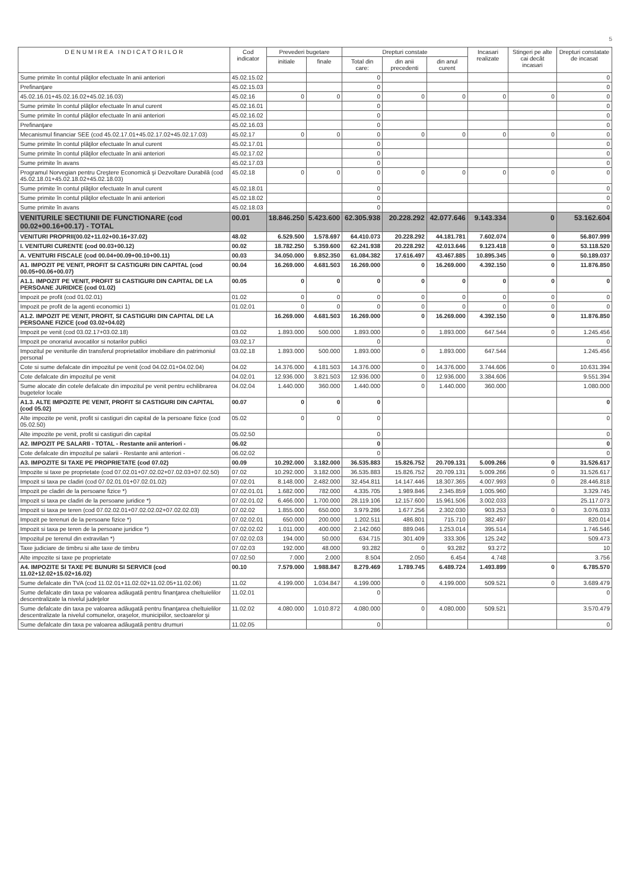5
| D E N U M I R E A I N D I C A T O R I L O R | Cod indicator | Prevederi bugetare | | Drepturi constate | | | Incasari realizate | Stingeri pe alte cai decât incasari | Drepturi constatate de incasat |
| --- | --- | --- | --- | --- | --- | --- | --- | --- | --- |
| | | initiale | finale | Total din care: | din anii precedenti | din anul curent | | | |
| Sume primite în contul plăţilor efectuate în anii anteriori | 45.02.15.02 | | | 0 | | | | | 0 |
| Prefinanţare | 45.02.15.03 | | | 0 | | | | | 0 |
| 45.02.16.01+45.02.16.02+45.02.16.03) | 45.02.16 | 0 | 0 | 0 | 0 | 0 | 0 | 0 | 0 |
| Sume primite în contul plăţilor efectuate în anul curent | 45.02.16.01 | | | 0 | | | | | 0 |
| Sume primite în contul plăţilor efectuate în anii anteriori | 45.02.16.02 | | | 0 | | | | | 0 |
| Prefinanţare | 45.02.16.03 | | | 0 | | | | | 0 |
| Mecanismul financiar SEE (cod 45.02.17.01+45.02.17.02+45.02.17.03) | 45.02.17 | 0 | 0 | 0 | 0 | 0 | 0 | 0 | 0 |
| Sume primite în contul plăţilor efectuate în anul curent | 45.02.17.01 | | | 0 | | | | | 0 |
| Sume primite în contul plăţilor efectuate în anii anteriori | 45.02.17.02 | | | 0 | | | | | 0 |
| Sume primite în avans | 45.02.17.03 | | | 0 | | | | | 0 |
| Programul Norvegian pentru Creştere Economică şi Dezvoltare Durabilă (cod 45.02.18.01+45.02.18.02+45.02.18.03) | 45.02.18 | 0 | 0 | 0 | 0 | 0 | 0 | 0 | 0 |
| Sume primite în contul plăţilor efectuate în anul curent | 45.02.18.01 | | | 0 | | | | | 0 |
| Sume primite în contul plăţilor efectuate în anii anteriori | 45.02.18.02 | | | 0 | | | | | 0 |
| Sume primite în avans | 45.02.18.03 | | | 0 | | | | | 0 |
| VENITURILE SECTIUNII DE FUNCTIONARE (cod 00.02+00.16+00.17) - TOTAL | 00.01 | 18.846.250 | 5.423.600 | 62.305.938 | 20.228.292 | 42.077.646 | 9.143.334 | 0 | 53.162.604 |
| VENITURI PROPRII(00.02+11.02+00.16+37.02) | 48.02 | 6.529.500 | 1.578.697 | 64.410.073 | 20.228.292 | 44.181.781 | 7.602.074 | 0 | 56.807.999 |
| I. VENITURI CURENTE (cod 00.03+00.12) | 00.02 | 18.782.250 | 5.359.600 | 62.241.938 | 20.228.292 | 42.013.646 | 9.123.418 | 0 | 53.118.520 |
| A. VENITURI FISCALE (cod 00.04+00.09+00.10+00.11) | 00.03 | 34.050.000 | 9.852.350 | 61.084.382 | 17.616.497 | 43.467.885 | 10.895.345 | 0 | 50.189.037 |
| A1. IMPOZIT PE VENIT, PROFIT SI CASTIGURI DIN CAPITAL (cod 00.05+00.06+00.07) | 00.04 | 16.269.000 | 4.681.503 | 16.269.000 | 0 | 16.269.000 | 4.392.150 | 0 | 11.876.850 |
| A1.1. IMPOZIT PE VENIT, PROFIT SI CASTIGURI DIN CAPITAL DE LA PERSOANE JURIDICE (cod 01.02) | 00.05 | 0 | 0 | 0 | 0 | 0 | 0 | 0 | 0 |
| Impozit pe profit (cod 01.02.01) | 01.02 | 0 | 0 | 0 | 0 | 0 | 0 | 0 | 0 |
| Impozit pe profit de la agenti economici 1) | 01.02.01 | 0 | 0 | 0 | 0 | 0 | 0 | 0 | 0 |
| A1.2. IMPOZIT PE VENIT, PROFIT, SI CASTIGURI DIN CAPITAL DE LA PERSOANE FIZICE (cod 03.02+04.02) | | 16.269.000 | 4.681.503 | 16.269.000 | 0 | 16.269.000 | 4.392.150 | 0 | 11.876.850 |
| Impozit pe venit (cod 03.02.17+03.02.18) | 03.02 | 1.893.000 | 500.000 | 1.893.000 | 0 | 1.893.000 | 647.544 | 0 | 1.245.456 |
| Impozit pe onorariul avocatilor si notarilor publici | 03.02.17 | | | 0 | | | | | 0 |
| Impozitul pe veniturile din transferul proprietatilor imobiliare din patrimoniul personal | 03.02.18 | 1.893.000 | 500.000 | 1.893.000 | 0 | 1.893.000 | 647.544 | | 1.245.456 |
| Cote si sume defalcate din impozitul pe venit (cod 04.02.01+04.02.04) | 04.02 | 14.376.000 | 4.181.503 | 14.376.000 | 0 | 14.376.000 | 3.744.606 | 0 | 10.631.394 |
| Cote defalcate din impozitul pe venit | 04.02.01 | 12.936.000 | 3.821.503 | 12.936.000 | 0 | 12.936.000 | 3.384.606 | | 9.551.394 |
| Sume alocate din cotele defalcate din impozitul pe venit pentru echilibrarea bugetelor locale | 04.02.04 | 1.440.000 | 360.000 | 1.440.000 | 0 | 1.440.000 | 360.000 | | 1.080.000 |
| A1.3. ALTE IMPOZITE PE VENIT, PROFIT SI CASTIGURI DIN CAPITAL (cod 05.02) | 00.07 | 0 | 0 | 0 | | | | | 0 |
| Alte impozite pe venit, profit si castiguri din capital de la persoane fizice (cod 05.02.50) | 05.02 | 0 | 0 | 0 | | | | | 0 |
| Alte impozite pe venit, profit si castiguri din capital | 05.02.50 | | | 0 | | | | | 0 |
| A2. IMPOZIT PE SALARII - TOTAL - Restante anii anteriori - | 06.02 | | | 0 | | | | | 0 |
| Cote defalcate din impozitul pe salarii - Restante anii anteriori - | 06.02.02 | | | 0 | | | | | 0 |
| A3. IMPOZITE SI TAXE PE PROPRIETATE (cod 07.02) | 00.09 | 10.292.000 | 3.182.000 | 36.535.883 | 15.826.752 | 20.709.131 | 5.009.266 | 0 | 31.526.617 |
| Impozite si taxe pe proprietate (cod 07.02.01+07.02.02+07.02.03+07.02.50) | 07.02 | 10.292.000 | 3.182.000 | 36.535.883 | 15.826.752 | 20.709.131 | 5.009.266 | 0 | 31.526.617 |
| Impozit si taxa pe cladiri (cod 07.02.01.01+07.02.01.02) | 07.02.01 | 8.148.000 | 2.482.000 | 32.454.811 | 14.147.446 | 18.307.365 | 4.007.993 | 0 | 28.446.818 |
| Impozit pe cladiri de la persoane fizice *) | 07.02.01.01 | 1.682.000 | 782.000 | 4.335.705 | 1.989.846 | 2.345.859 | 1.005.960 | | 3.329.745 |
| Impozit si taxa pe cladiri de la persoane juridice *) | 07.02.01.02 | 6.466.000 | 1.700.000 | 28.119.106 | 12.157.600 | 15.961.506 | 3.002.033 | | 25.117.073 |
| Impozit si taxa pe teren (cod 07.02.02.01+07.02.02.02+07.02.02.03) | 07.02.02 | 1.855.000 | 650.000 | 3.979.286 | 1.677.256 | 2.302.030 | 903.253 | 0 | 3.076.033 |
| Impozit pe terenuri de la persoane fizice *) | 07.02.02.01 | 650.000 | 200.000 | 1.202.511 | 486.801 | 715.710 | 382.497 | | 820.014 |
| Impozit si taxa pe teren de la persoane juridice *) | 07.02.02.02 | 1.011.000 | 400.000 | 2.142.060 | 889.046 | 1.253.014 | 395.514 | | 1.746.546 |
| Impozitul pe terenul din extravilan *) | 07.02.02.03 | 194.000 | 50.000 | 634.715 | 301.409 | 333.306 | 125.242 | | 509.473 |
| Taxe judiciare de timbru si alte taxe de timbru | 07.02.03 | 192.000 | 48.000 | 93.282 | 0 | 93.282 | 93.272 | | 10 |
| Alte impozite si taxe pe proprietate | 07.02.50 | 7.000 | 2.000 | 8.504 | 2.050 | 6.454 | 4.748 | | 3.756 |
| A4. IMPOZITE SI TAXE PE BUNURI SI SERVICII (cod 11.02+12.02+15.02+16.02) | 00.10 | 7.579.000 | 1.988.847 | 8.279.469 | 1.789.745 | 6.489.724 | 1.493.899 | 0 | 6.785.570 |
| Sume defalcate din TVA (cod 11.02.01+11.02.02+11.02.05+11.02.06) | 11.02 | 4.199.000 | 1.034.847 | 4.199.000 | 0 | 4.199.000 | 509.521 | 0 | 3.689.479 |
| Sume defalcate din taxa pe valoarea adăugată pentru finanţarea cheltuielilor descentralizate la nivelul judeţelor | 11.02.01 | | | 0 | | | | | 0 |
| Sume defalcate din taxa pe valoarea adăugată pentru finanţarea cheltuielilor descentralizate la nivelul comunelor, oraşelor, municipiilor, sectoarelor şi | 11.02.02 | 4.080.000 | 1.010.872 | 4.080.000 | 0 | 4.080.000 | 509.521 | | 3.570.479 |
| Sume defalcate din taxa pe valoarea adăugată pentru drumuri | 11.02.05 | | | 0 | | | | | 0 |